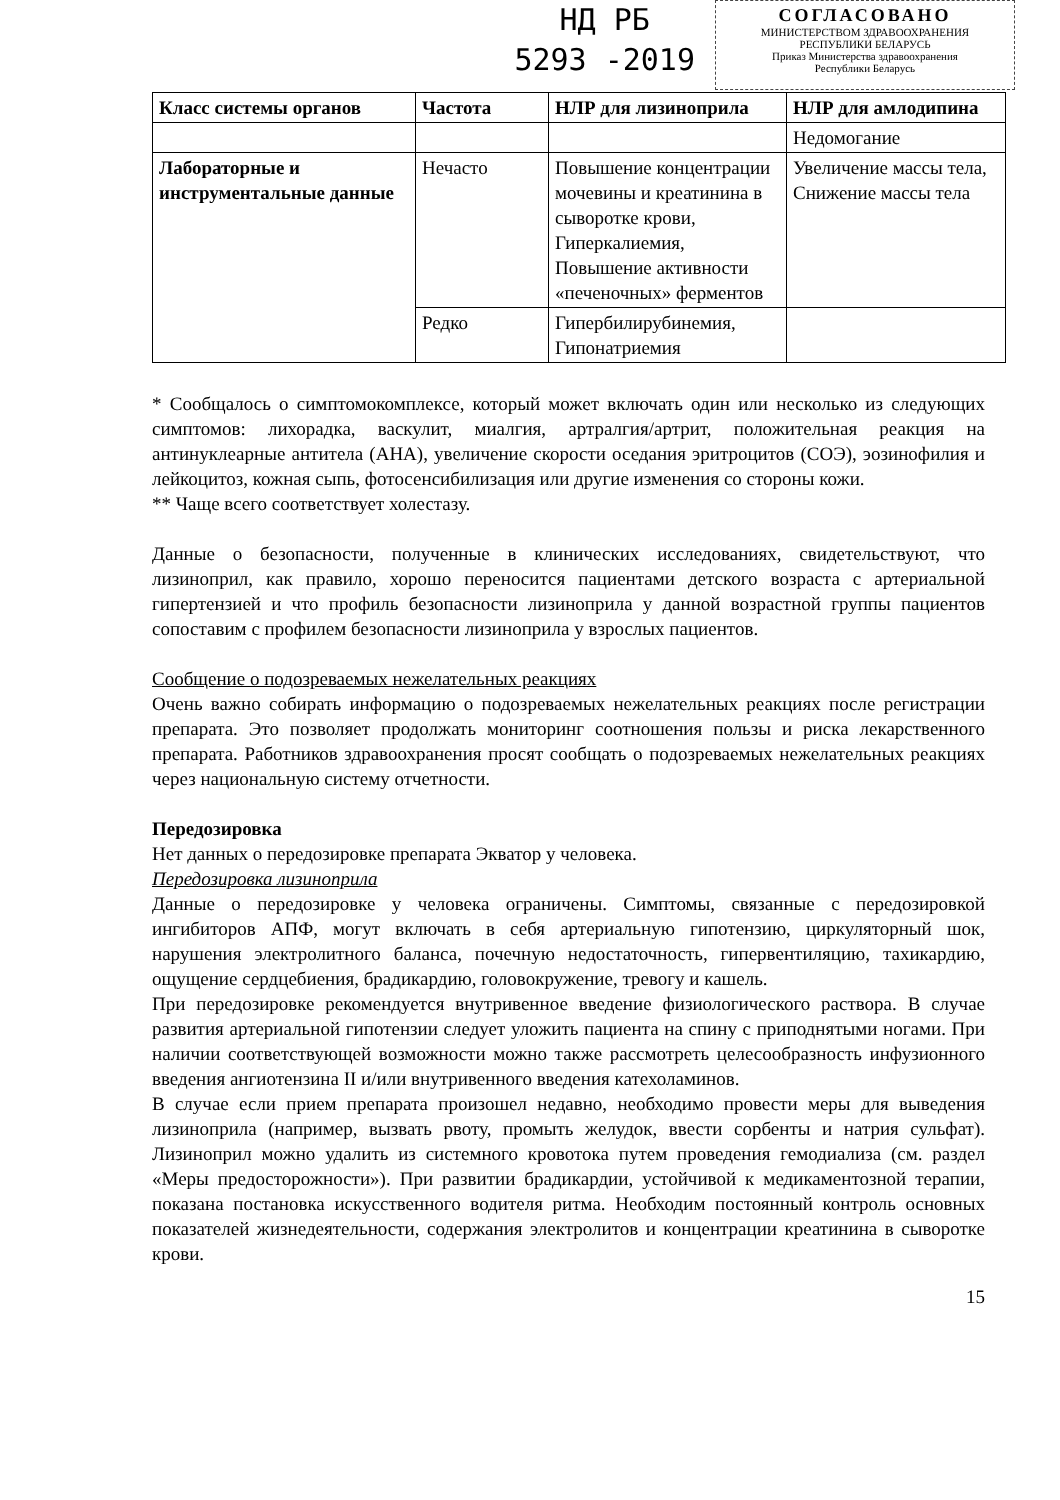НД РБ
5293 -2019
СОГЛАСОВАНО
МИНИСТЕРСТВОМ ЗДРАВООХРАНЕНИЯ
РЕСПУБЛИКИ БЕЛАРУСЬ
Приказ Министерства здравоохранения
Республики Беларусь
| Класс системы органов | Частота | НЛР для лизиноприла | НЛР для амлодипина |
| --- | --- | --- | --- |
| | | | Недомогание |
| Лабораторные и инструментальные данные | Нечасто | Повышение концентрации мочевины и креатинина в сыворотке крови, Гиперкалиемия, Повышение активности «печеночных» ферментов | Увеличение массы тела, Снижение массы тела |
| | Редко | Гипербилирубинемия, Гипонатриемия | |
* Сообщалось о симптомокомплексе, который может включать один или несколько из следующих симптомов: лихорадка, васкулит, миалгия, артралгия/артрит, положительная реакция на антинуклеарные антитела (АНА), увеличение скорости оседания эритроцитов (СОЭ), эозинофилия и лейкоцитоз, кожная сыпь, фотосенсибилизация или другие изменения со стороны кожи.
** Чаще всего соответствует холестазу.
Данные о безопасности, полученные в клинических исследованиях, свидетельствуют, что лизиноприл, как правило, хорошо переносится пациентами детского возраста с артериальной гипертензией и что профиль безопасности лизиноприла у данной возрастной группы пациентов сопоставим с профилем безопасности лизиноприла у взрослых пациентов.
Сообщение о подозреваемых нежелательных реакциях
Очень важно собирать информацию о подозреваемых нежелательных реакциях после регистрации препарата. Это позволяет продолжать мониторинг соотношения пользы и риска лекарственного препарата. Работников здравоохранения просят сообщать о подозреваемых нежелательных реакциях через национальную систему отчетности.
Передозировка
Нет данных о передозировке препарата Экватор у человека.
Передозировка лизиноприла
Данные о передозировке у человека ограничены. Симптомы, связанные с передозировкой ингибиторов АПФ, могут включать в себя артериальную гипотензию, циркуляторный шок, нарушения электролитного баланса, почечную недостаточность, гипервентиляцию, тахикардию, ощущение сердцебиения, брадикардию, головокружение, тревогу и кашель.
При передозировке рекомендуется внутривенное введение физиологического раствора. В случае развития артериальной гипотензии следует уложить пациента на спину с приподнятыми ногами. При наличии соответствующей возможности можно также рассмотреть целесообразность инфузионного введения ангиотензина II и/или внутривенного введения катехоламинов.
В случае если прием препарата произошел недавно, необходимо провести меры для выведения лизиноприла (например, вызвать рвоту, промыть желудок, ввести сорбенты и натрия сульфат). Лизиноприл можно удалить из системного кровотока путем проведения гемодиализа (см. раздел «Меры предосторожности»). При развитии брадикардии, устойчивой к медикаментозной терапии, показана постановка искусственного водителя ритма. Необходим постоянный контроль основных показателей жизнедеятельности, содержания электролитов и концентрации креатинина в сыворотке крови.
15